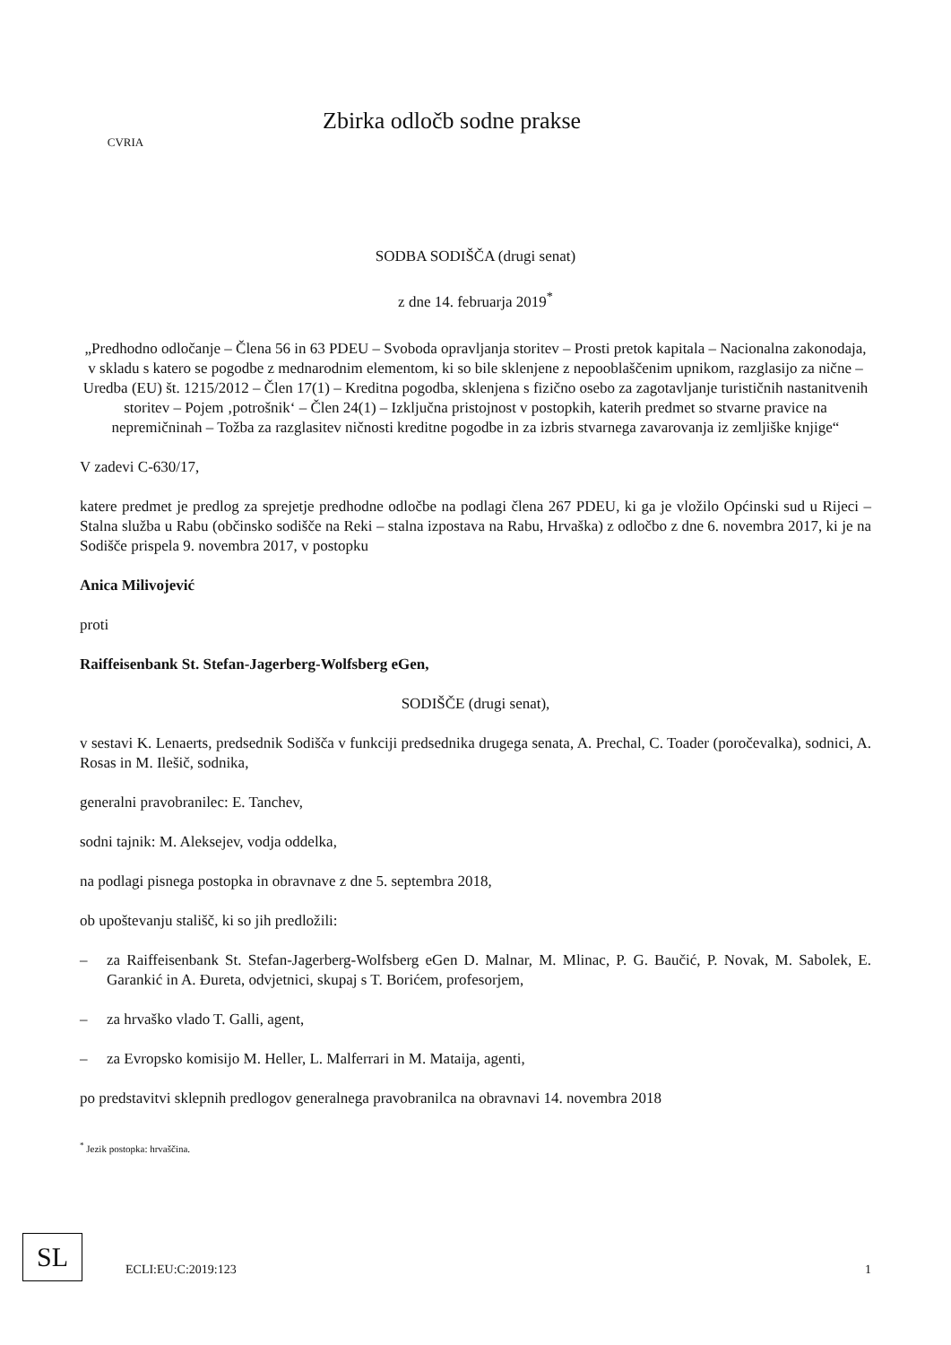CVRIA
Zbirka odločb sodne prakse
SODBA SODIŠČA (drugi senat)
z dne 14. februarja 2019<sup>*</sup>
„Predhodno odločanje – Člena 56 in 63 PDEU – Svoboda opravljanja storitev – Prosti pretok kapitala – Nacionalna zakonodaja, v skladu s katero se pogodbe z mednarodnim elementom, ki so bile sklenjene z nepooblaščenim upnikom, razglasijo za nične – Uredba (EU) št. 1215/2012 – Člen 17(1) – Kreditna pogodba, sklenjena s fizično osebo za zagotavljanje turističnih nastanitvenih storitev – Pojem ‚potrošnik‘ – Člen 24(1) – Izključna pristojnost v postopkih, katerih predmet so stvarne pravice na nepremičninah – Tožba za razglasitev ničnosti kreditne pogodbe in za izbris stvarnega zavarovanja iz zemljiške knjige“
V zadevi C-630/17,
katere predmet je predlog za sprejetje predhodne odločbe na podlagi člena 267 PDEU, ki ga je vložilo Općinski sud u Rijeci – Stalna služba u Rabu (občinsko sodišče na Reki – stalna izpostava na Rabu, Hrvaška) z odločbo z dne 6. novembra 2017, ki je na Sodišče prispela 9. novembra 2017, v postopku
Anica Milivojević
proti
Raiffeisenbank St. Stefan-Jagerberg-Wolfsberg eGen,
SODIŠČE (drugi senat),
v sestavi K. Lenaerts, predsednik Sodišča v funkciji predsednika drugega senata, A. Prechal, C. Toader (poročevalka), sodnici, A. Rosas in M. Ilešič, sodnika,
generalni pravobranilec: E. Tanchev,
sodni tajnik: M. Aleksejev, vodja oddelka,
na podlagi pisnega postopka in obravnave z dne 5. septembra 2018,
ob upoštevanju stališč, ki so jih predložili:
– za Raiffeisenbank St. Stefan-Jagerberg-Wolfsberg eGen D. Malnar, M. Mlinac, P. G. Baučić, P. Novak, M. Sabolek, E. Garankić in A. Đureta, odvjetnici, skupaj s T. Borićem, profesorjem,
– za hrvaško vlado T. Galli, agent,
– za Evropsko komisijo M. Heller, L. Malferrari in M. Mataija, agenti,
po predstavitvi sklepnih predlogov generalnega pravobranilca na obravnavi 14. novembra 2018
<sup>*</sup> Jezik postopka: hrvaščina.
SL
ECLI:EU:C:2019:123 1